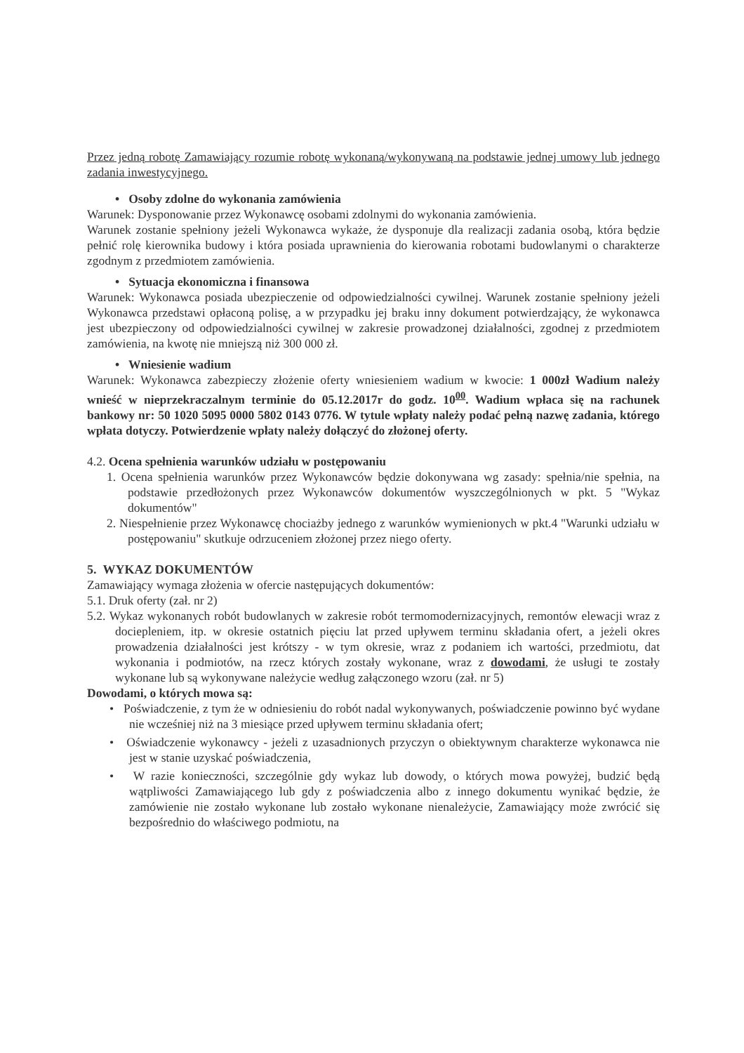Przez jedną robotę Zamawiający rozumie robotę wykonaną/wykonywaną na podstawie jednej umowy lub jednego zadania inwestycyjnego.
• Osoby zdolne do wykonania zamówienia
Warunek: Dysponowanie przez Wykonawcę osobami zdolnymi do wykonania zamówienia.
Warunek zostanie spełniony jeżeli Wykonawca wykaże, że dysponuje dla realizacji zadania osobą, która będzie pełnić rolę kierownika budowy i która posiada uprawnienia do kierowania robotami budowlanymi o charakterze zgodnym z przedmiotem zamówienia.
• Sytuacja ekonomiczna i finansowa
Warunek: Wykonawca posiada ubezpieczenie od odpowiedzialności cywilnej. Warunek zostanie spełniony jeżeli Wykonawca przedstawi opłaconą polisę, a w przypadku jej braku inny dokument potwierdzający, że wykonawca jest ubezpieczony od odpowiedzialności cywilnej w zakresie prowadzonej działalności, zgodnej z przedmiotem zamówienia, na kwotę nie mniejszą niż 300 000 zł.
• Wniesienie wadium
Warunek: Wykonawca zabezpieczy złożenie oferty wniesieniem wadium w kwocie: 1 000zł Wadium należy wnieść w nieprzekraczalnym terminie do 05.12.2017r do godz. 10<sup>00</sup>. Wadium wpłaca się na rachunek bankowy nr: 50 1020 5095 0000 5802 0143 0776. W tytule wpłaty należy podać pełną nazwę zadania, którego wpłata dotyczy. Potwierdzenie wpłaty należy dołączyć do złożonej oferty.
4.2. Ocena spełnienia warunków udziału w postępowaniu
1. Ocena spełnienia warunków przez Wykonawców będzie dokonywana wg zasady: spełnia/nie spełnia, na podstawie przedłożonych przez Wykonawców dokumentów wyszczególnionych w pkt. 5 "Wykaz dokumentów"
2. Niespełnienie przez Wykonawcę chociażby jednego z warunków wymienionych w pkt.4 "Warunki udziału w postępowaniu" skutkuje odrzuceniem złożonej przez niego oferty.
5. WYKAZ DOKUMENTÓW
Zamawiający wymaga złożenia w ofercie następujących dokumentów:
5.1. Druk oferty (zał. nr 2)
5.2. Wykaz wykonanych robót budowlanych w zakresie robót termomodernizacyjnych, remontów elewacji wraz z dociepleniem, itp. w okresie ostatnich pięciu lat przed upływem terminu składania ofert, a jeżeli okres prowadzenia działalności jest krótszy - w tym okresie, wraz z podaniem ich wartości, przedmiotu, dat wykonania i podmiotów, na rzecz których zostały wykonane, wraz z dowodami, że usługi te zostały wykonane lub są wykonywane należycie według załączonego wzoru (zał. nr 5)
Dowodami, o których mowa są:
• Poświadczenie, z tym że w odniesieniu do robót nadal wykonywanych, poświadczenie powinno być wydane nie wcześniej niż na 3 miesiące przed upływem terminu składania ofert;
• Oświadczenie wykonawcy - jeżeli z uzasadnionych przyczyn o obiektywnym charakterze wykonawca nie jest w stanie uzyskać poświadczenia,
• W razie konieczności, szczególnie gdy wykaz lub dowody, o których mowa powyżej, budzić będą wątpliwości Zamawiającego lub gdy z poświadczenia albo z innego dokumentu wynikać będzie, że zamówienie nie zostało wykonane lub zostało wykonane nienależycie, Zamawiający może zwrócić się bezpośrednio do właściwego podmiotu, na